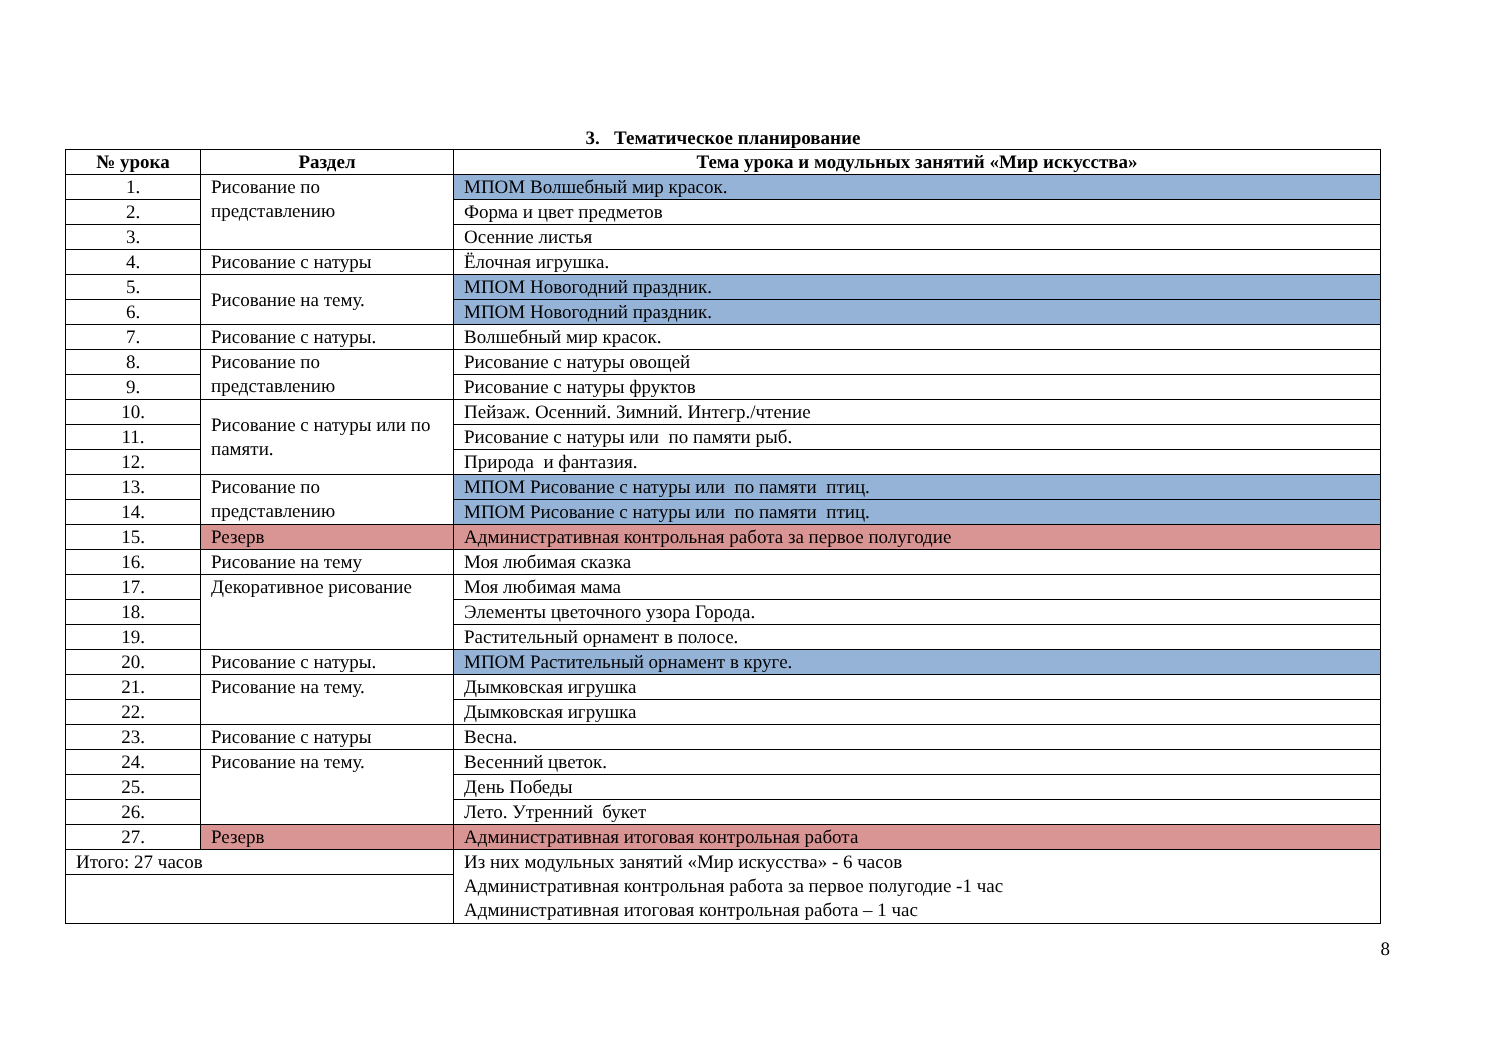3. Тематическое планирование
| № урока | Раздел | Тема урока и модульных занятий «Мир искусства» |
| --- | --- | --- |
| 1. | Рисование по представлению | МПОМ Волшебный мир красок. |
| 2. | | Форма и цвет предметов |
| 3. | | Осенние листья |
| 4. | Рисование с натуры | Ёлочная игрушка. |
| 5. | Рисование на тему. | МПОМ Новогодний праздник. |
| 6. | | МПОМ Новогодний праздник. |
| 7. | Рисование с натуры. | Волшебный мир красок. |
| 8. | Рисование по представлению | Рисование с натуры овощей |
| 9. | | Рисование с натуры фруктов |
| 10. | Рисование с натуры или по памяти. | Пейзаж. Осенний. Зимний. Интегр./чтение |
| 11. | | Рисование с натуры или по памяти рыб. |
| 12. | | Природа и фантазия. |
| 13. | Рисование по представлению | МПОМ Рисование с натуры или по памяти птиц. |
| 14. | | МПОМ Рисование с натуры или по памяти птиц. |
| 15. | Резерв | Административная контрольная работа за первое полугодие |
| 16. | Рисование на тему | Моя любимая сказка |
| 17. | Декоративное рисование | Моя любимая мама |
| 18. | | Элементы цветочного узора Города. |
| 19. | | Растительный орнамент в полосе. |
| 20. | Рисование с натуры. | МПОМ Растительный орнамент в круге. |
| 21. | Рисование на тему. | Дымковская игрушка |
| 22. | | Дымковская игрушка |
| 23. | Рисование с натуры | Весна. |
| 24. | Рисование на тему. | Весенний цветок. |
| 25. | | День Победы |
| 26. | | Лето. Утренний букет |
| 27. | Резерв | Административная итоговая контрольная работа |
| Итого: 27 часов | | Из них модульных занятий «Мир искусства» - 6 часов Административная контрольная работа за первое полугодие -1 час Административная итоговая контрольная работа – 1 час |
8